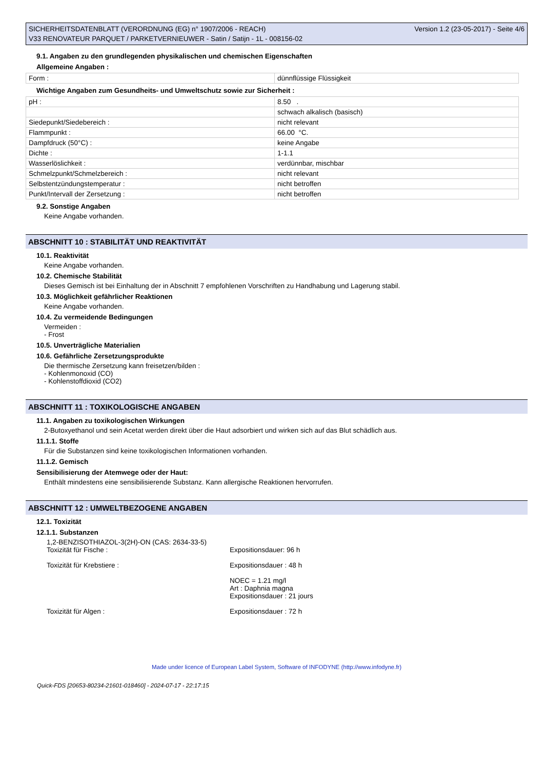SICHERHEITSDATENBLATT (VERORDNUNG (EG) n° 1907/2006 - REACH)
V33 RENOVATEUR PARQUET / PARKETVERNIEUWER - Satin / Satijn - 1L - 008156-02
Version 1.2 (23-05-2017) - Seite 4/6
9.1. Angaben zu den grundlegenden physikalischen und chemischen Eigenschaften
Allgemeine Angaben :
| Form : | dünnflüssige Flüssigkeit |
Wichtige Angaben zum Gesundheits- und Umweltschutz sowie zur Sicherheit :
| pH : | 8.50 . |
| | schwach alkalisch (basisch) |
| Siedepunkt/Siedebereich : | nicht relevant |
| Flammpunkt : | 66.00 °C. |
| Dampfdruck (50°C) : | keine Angabe |
| Dichte : | 1-1.1 |
| Wasserlöslichkeit : | verdünnbar, mischbar |
| Schmelzpunkt/Schmelzbereich : | nicht relevant |
| Selbstentzündungstemperatur : | nicht betroffen |
| Punkt/Intervall der Zersetzung : | nicht betroffen |
9.2. Sonstige Angaben
Keine Angabe vorhanden.
ABSCHNITT 10 : STABILITÄT UND REAKTIVITÄT
10.1. Reaktivität
Keine Angabe vorhanden.
10.2. Chemische Stabilität
Dieses Gemisch ist bei Einhaltung der in Abschnitt 7 empfohlenen Vorschriften zu Handhabung und Lagerung stabil.
10.3. Möglichkeit gefährlicher Reaktionen
Keine Angabe vorhanden.
10.4. Zu vermeidende Bedingungen
Vermeiden :
- Frost
10.5. Unverträgliche Materialien
10.6. Gefährliche Zersetzungsprodukte
Die thermische Zersetzung kann freisetzen/bilden :
- Kohlenmonoxid (CO)
- Kohlenstoffdioxid (CO2)
ABSCHNITT 11 : TOXIKOLOGISCHE ANGABEN
11.1. Angaben zu toxikologischen Wirkungen
2-Butoxyethanol und sein Acetat werden direkt über die Haut adsorbiert und wirken sich auf das Blut schädlich aus.
11.1.1. Stoffe
Für die Substanzen sind keine toxikologischen Informationen vorhanden.
11.1.2. Gemisch
Sensibilisierung der Atemwege oder der Haut:
Enthält mindestens eine sensibilisierende Substanz. Kann allergische Reaktionen hervorrufen.
ABSCHNITT 12 : UMWELTBEZOGENE ANGABEN
12.1. Toxizität
12.1.1. Substanzen
1,2-BENZISOTHIAZOL-3(2H)-ON (CAS: 2634-33-5)
Toxizität für Fische : Expositionsdauer: 96 h
Toxizität für Krebstiere : Expositionsdauer : 48 h
NOEC = 1.21 mg/l
Art : Daphnia magna
Expositionsdauer : 21 jours
Toxizität für Algen : Expositionsdauer : 72 h
Made under licence of European Label System, Software of INFODYNE (http://www.infodyne.fr)
Quick-FDS [20653-80234-21601-018460] - 2024-07-17 - 22:17:15